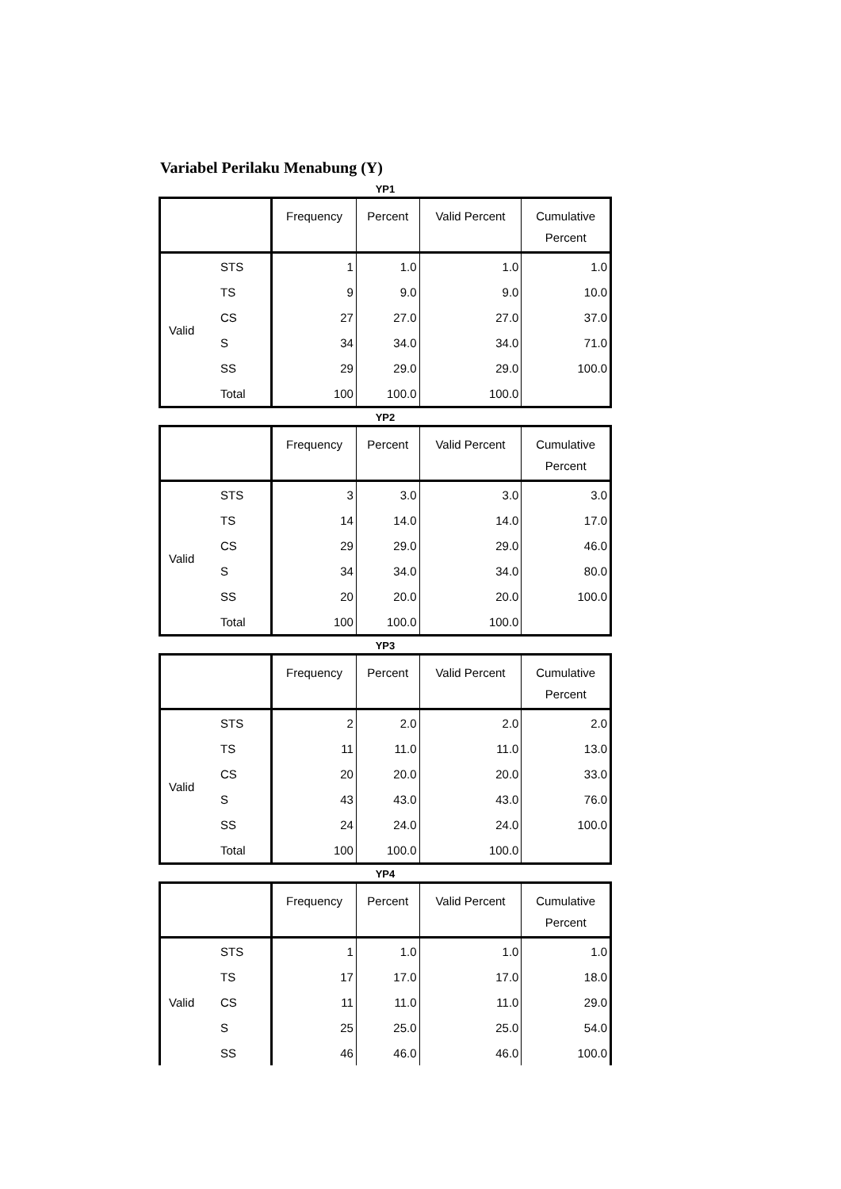Variabel Perilaku Menabung (Y)
YP1
| | | Frequency | Percent | Valid Percent | Cumulative Percent |
| --- | --- | --- | --- | --- | --- |
| Valid | STS | 1 | 1.0 | 1.0 | 1.0 |
| | TS | 9 | 9.0 | 9.0 | 10.0 |
| | CS | 27 | 27.0 | 27.0 | 37.0 |
| | S | 34 | 34.0 | 34.0 | 71.0 |
| | SS | 29 | 29.0 | 29.0 | 100.0 |
| | Total | 100 | 100.0 | 100.0 | |
YP2
| | | Frequency | Percent | Valid Percent | Cumulative Percent |
| --- | --- | --- | --- | --- | --- |
| Valid | STS | 3 | 3.0 | 3.0 | 3.0 |
| | TS | 14 | 14.0 | 14.0 | 17.0 |
| | CS | 29 | 29.0 | 29.0 | 46.0 |
| | S | 34 | 34.0 | 34.0 | 80.0 |
| | SS | 20 | 20.0 | 20.0 | 100.0 |
| | Total | 100 | 100.0 | 100.0 | |
YP3
| | | Frequency | Percent | Valid Percent | Cumulative Percent |
| --- | --- | --- | --- | --- | --- |
| Valid | STS | 2 | 2.0 | 2.0 | 2.0 |
| | TS | 11 | 11.0 | 11.0 | 13.0 |
| | CS | 20 | 20.0 | 20.0 | 33.0 |
| | S | 43 | 43.0 | 43.0 | 76.0 |
| | SS | 24 | 24.0 | 24.0 | 100.0 |
| | Total | 100 | 100.0 | 100.0 | |
YP4
| | | Frequency | Percent | Valid Percent | Cumulative Percent |
| --- | --- | --- | --- | --- | --- |
| Valid | STS | 1 | 1.0 | 1.0 | 1.0 |
| | TS | 17 | 17.0 | 17.0 | 18.0 |
| | CS | 11 | 11.0 | 11.0 | 29.0 |
| | S | 25 | 25.0 | 25.0 | 54.0 |
| | SS | 46 | 46.0 | 46.0 | 100.0 |